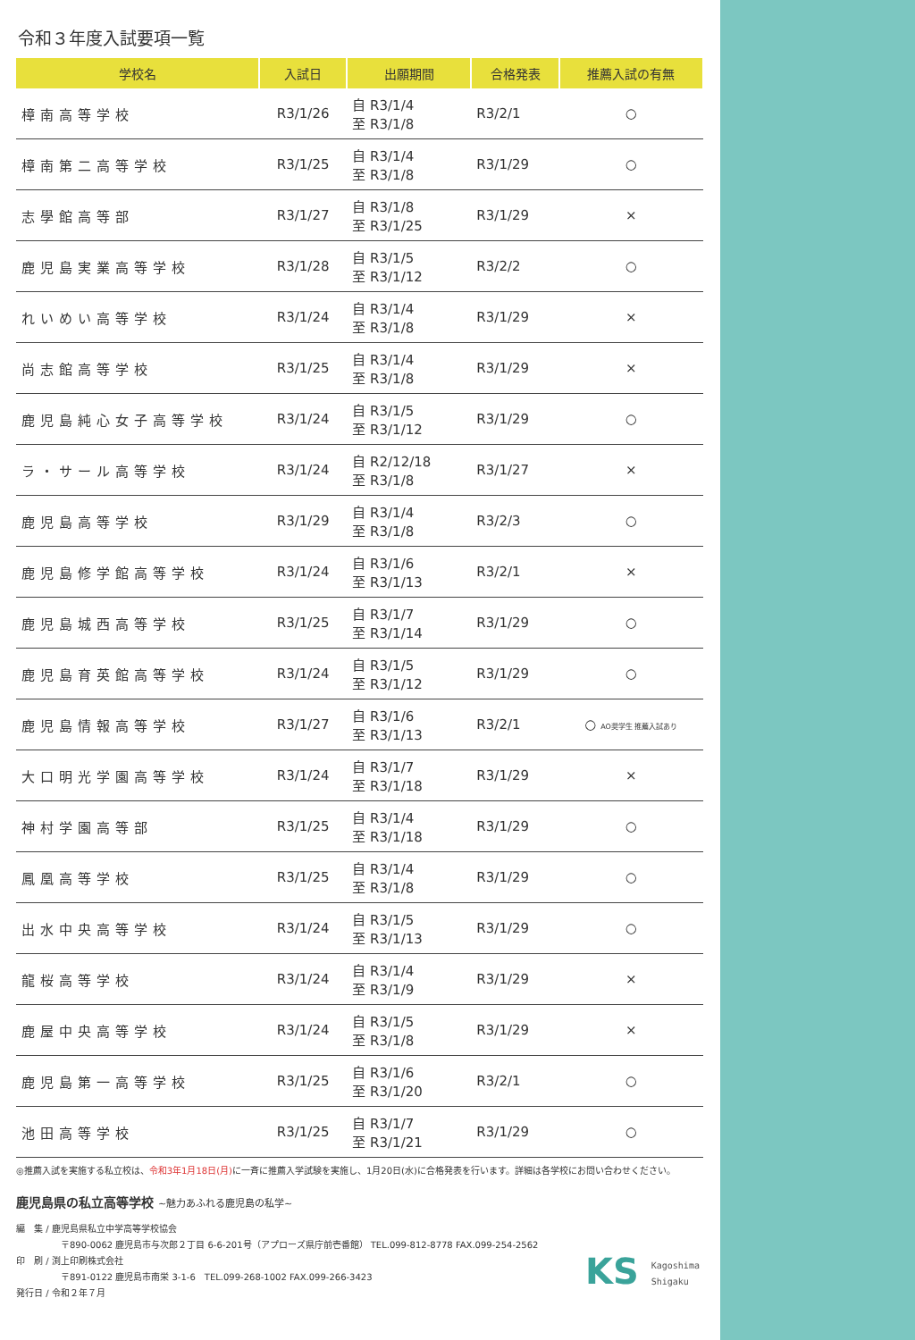令和３年度入試要項一覧
| 学校名 | 入試日 | 出願期間 | 合格発表 | 推薦入試の有無 |
| --- | --- | --- | --- | --- |
| 樟南高等学校 | R3/1/26 | 自 R3/1/4 至 R3/1/8 | R3/2/1 | ○ |
| 樟南第二高等学校 | R3/1/25 | 自 R3/1/4 至 R3/1/8 | R3/1/29 | ○ |
| 志學館高等部 | R3/1/27 | 自 R3/1/8 至 R3/1/25 | R3/1/29 | × |
| 鹿児島実業高等学校 | R3/1/28 | 自 R3/1/5 至 R3/1/12 | R3/2/2 | ○ |
| れいめい高等学校 | R3/1/24 | 自 R3/1/4 至 R3/1/8 | R3/1/29 | × |
| 尚志館高等学校 | R3/1/25 | 自 R3/1/4 至 R3/1/8 | R3/1/29 | × |
| 鹿児島純心女子高等学校 | R3/1/24 | 自 R3/1/5 至 R3/1/12 | R3/1/29 | ○ |
| ラ・サール高等学校 | R3/1/24 | 自 R2/12/18 至 R3/1/8 | R3/1/27 | × |
| 鹿児島高等学校 | R3/1/29 | 自 R3/1/4 至 R3/1/8 | R3/2/3 | ○ |
| 鹿児島修学館高等学校 | R3/1/24 | 自 R3/1/6 至 R3/1/13 | R3/2/1 | × |
| 鹿児島城西高等学校 | R3/1/25 | 自 R3/1/7 至 R3/1/14 | R3/1/29 | ○ |
| 鹿児島育英館高等学校 | R3/1/24 | 自 R3/1/5 至 R3/1/12 | R3/1/29 | ○ |
| 鹿児島情報高等学校 | R3/1/27 | 自 R3/1/6 至 R3/1/13 | R3/2/1 | ○ AO奨学生 推薦入試あり |
| 大口明光学園高等学校 | R3/1/24 | 自 R3/1/7 至 R3/1/18 | R3/1/29 | × |
| 神村学園高等部 | R3/1/25 | 自 R3/1/4 至 R3/1/18 | R3/1/29 | ○ |
| 鳳凰高等学校 | R3/1/25 | 自 R3/1/4 至 R3/1/8 | R3/1/29 | ○ |
| 出水中央高等学校 | R3/1/24 | 自 R3/1/5 至 R3/1/13 | R3/1/29 | ○ |
| 龍桜高等学校 | R3/1/24 | 自 R3/1/4 至 R3/1/9 | R3/1/29 | × |
| 鹿屋中央高等学校 | R3/1/24 | 自 R3/1/5 至 R3/1/8 | R3/1/29 | × |
| 鹿児島第一高等学校 | R3/1/25 | 自 R3/1/6 至 R3/1/20 | R3/2/1 | ○ |
| 池田高等学校 | R3/1/25 | 自 R3/1/7 至 R3/1/21 | R3/1/29 | ○ |
◎推薦入試を実施する私立校は、令和3年1月18日(月) に一斉に推薦入学試験を実施し、1月20日(水)に合格発表を行います。詳細は各学校にお問い合わせください。
鹿児島県の私立高等学校 ~魅力あふれる鹿児島の私学~
編　集 / 鹿児島県私立中学高等学校協会
〒890-0062 鹿児島市与次郎２丁目 6-6-201号（アプローズ県庁前壱番館） TEL.099-812-8778 FAX.099-254-2562
印　刷 / 渕上印刷株式会社
〒891-0122 鹿児島市南栄 3-1-6　TEL.099-268-1002 FAX.099-266-3423
発行日 / 令和２年７月
KS Kagoshima
Shigaku